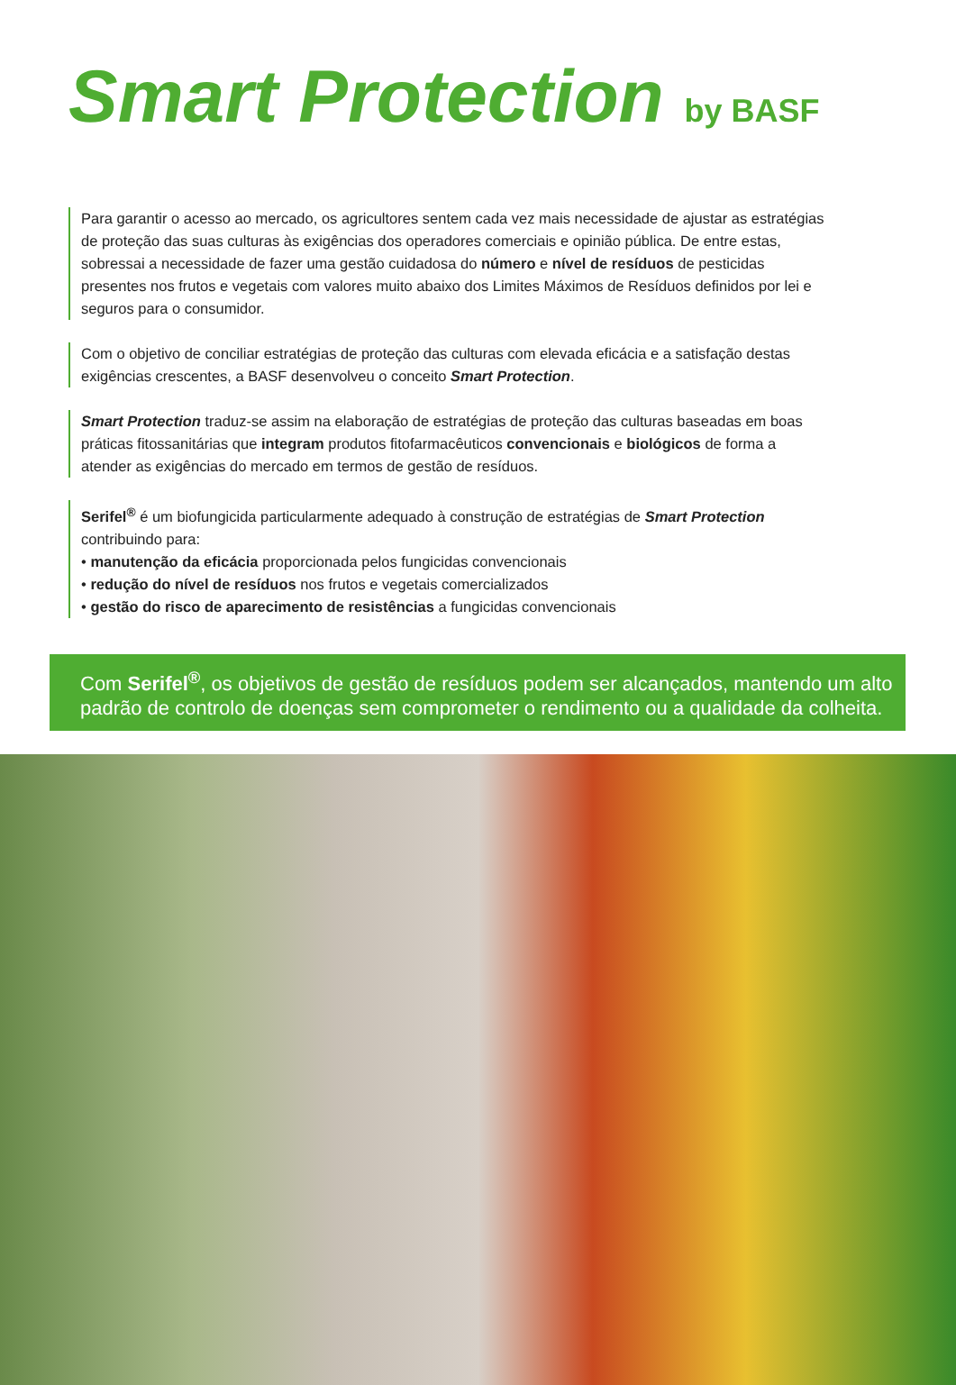Smart Protection by BASF
Para garantir o acesso ao mercado, os agricultores sentem cada vez mais necessidade de ajustar as estratégias de proteção das suas culturas às exigências dos operadores comerciais e opinião pública. De entre estas, sobressai a necessidade de fazer uma gestão cuidadosa do número e nível de resíduos de pesticidas presentes nos frutos e vegetais com valores muito abaixo dos Limites Máximos de Resíduos definidos por lei e seguros para o consumidor.
Com o objetivo de conciliar estratégias de proteção das culturas com elevada eficácia e a satisfação destas exigências crescentes, a BASF desenvolveu o conceito Smart Protection.
Smart Protection traduz-se assim na elaboração de estratégias de proteção das culturas baseadas em boas práticas fitossanitárias que integram produtos fitofarmacêuticos convencionais e biológicos de forma a atender as exigências do mercado em termos de gestão de resíduos.
Serifel<sup>®</sup> é um biofungicida particularmente adequado à construção de estratégias de Smart Protection contribuindo para:
• manutenção da eficácia proporcionada pelos fungicidas convencionais
• redução do nível de resíduos nos frutos e vegetais comercializados
• gestão do risco de aparecimento de resistências a fungicidas convencionais
Com Serifel<sup>®</sup>, os objetivos de gestão de resíduos podem ser alcançados, mantendo um alto padrão de controlo de doenças sem comprometer o rendimento ou a qualidade da colheita.